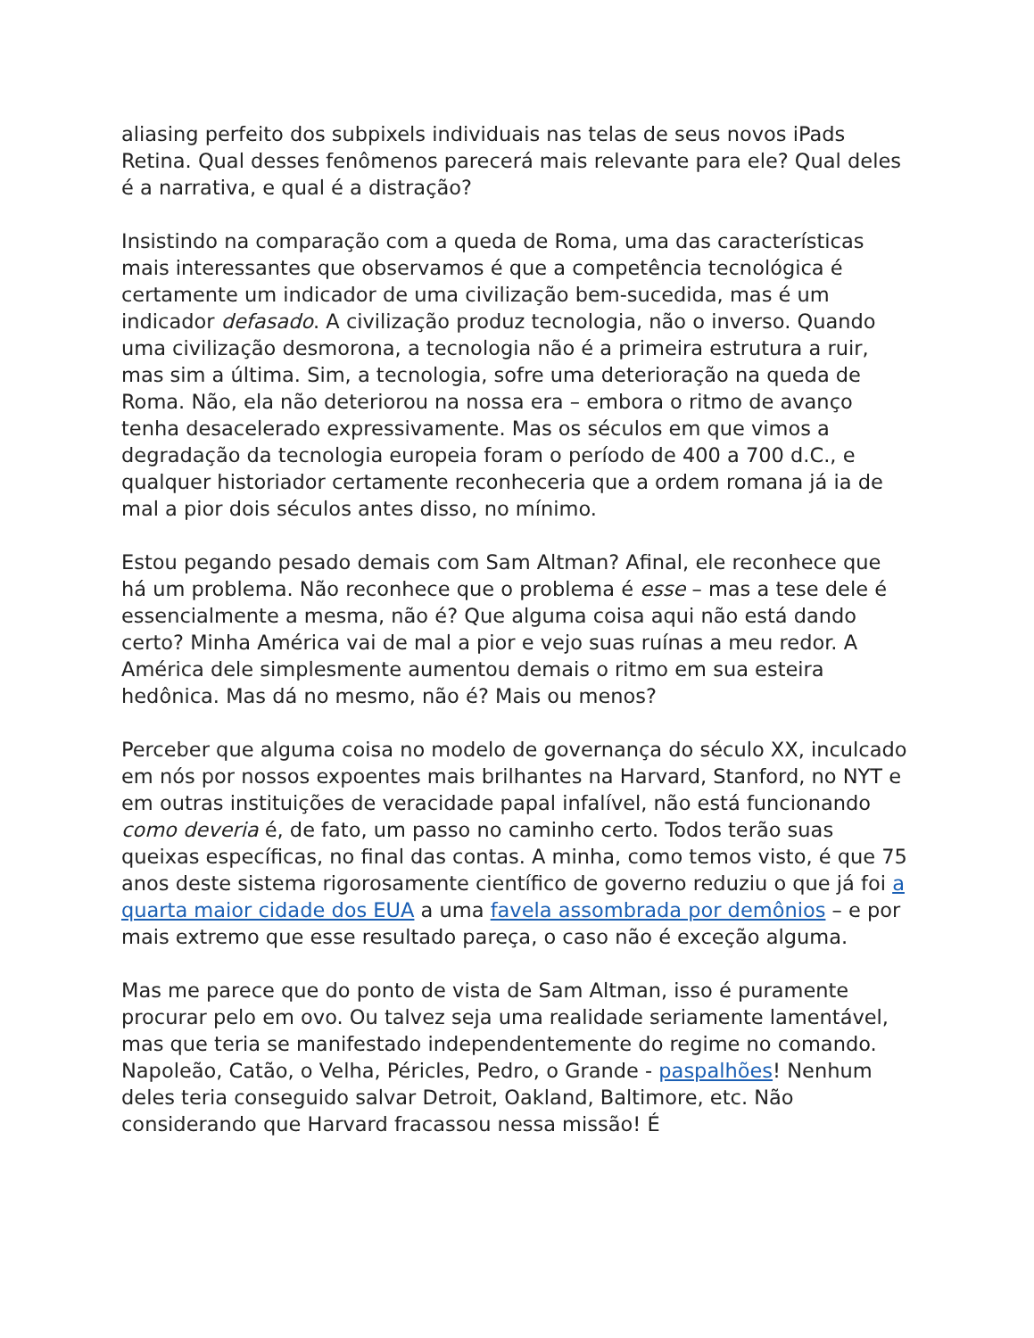aliasing perfeito dos subpixels individuais nas telas de seus novos iPads Retina. Qual desses fenômenos parecerá mais relevante para ele? Qual deles é a narrativa, e qual é a distração?
Insistindo na comparação com a queda de Roma, uma das características mais interessantes que observamos é que a competência tecnológica é certamente um indicador de uma civilização bem-sucedida, mas é um indicador defasado. A civilização produz tecnologia, não o inverso. Quando uma civilização desmorona, a tecnologia não é a primeira estrutura a ruir, mas sim a última. Sim, a tecnologia, sofre uma deterioração na queda de Roma. Não, ela não deteriorou na nossa era – embora o ritmo de avanço tenha desacelerado expressivamente. Mas os séculos em que vimos a degradação da tecnologia europeia foram o período de 400 a 700 d.C., e qualquer historiador certamente reconheceria que a ordem romana já ia de mal a pior dois séculos antes disso, no mínimo.
Estou pegando pesado demais com Sam Altman? Afinal, ele reconhece que há um problema. Não reconhece que o problema é esse – mas a tese dele é essencialmente a mesma, não é? Que alguma coisa aqui não está dando certo? Minha América vai de mal a pior e vejo suas ruínas a meu redor. A América dele simplesmente aumentou demais o ritmo em sua esteira hedônica. Mas dá no mesmo, não é? Mais ou menos?
Perceber que alguma coisa no modelo de governança do século XX, inculcado em nós por nossos expoentes mais brilhantes na Harvard, Stanford, no NYT e em outras instituições de veracidade papal infalível, não está funcionando como deveria é, de fato, um passo no caminho certo. Todos terão suas queixas específicas, no final das contas. A minha, como temos visto, é que 75 anos deste sistema rigorosamente científico de governo reduziu o que já foi a quarta maior cidade dos EUA a uma favela assombrada por demônios – e por mais extremo que esse resultado pareça, o caso não é exceção alguma.
Mas me parece que do ponto de vista de Sam Altman, isso é puramente procurar pelo em ovo. Ou talvez seja uma realidade seriamente lamentável, mas que teria se manifestado independentemente do regime no comando. Napoleão, Catão, o Velha, Péricles, Pedro, o Grande - paspalhões! Nenhum deles teria conseguido salvar Detroit, Oakland, Baltimore, etc. Não considerando que Harvard fracassou nessa missão! É